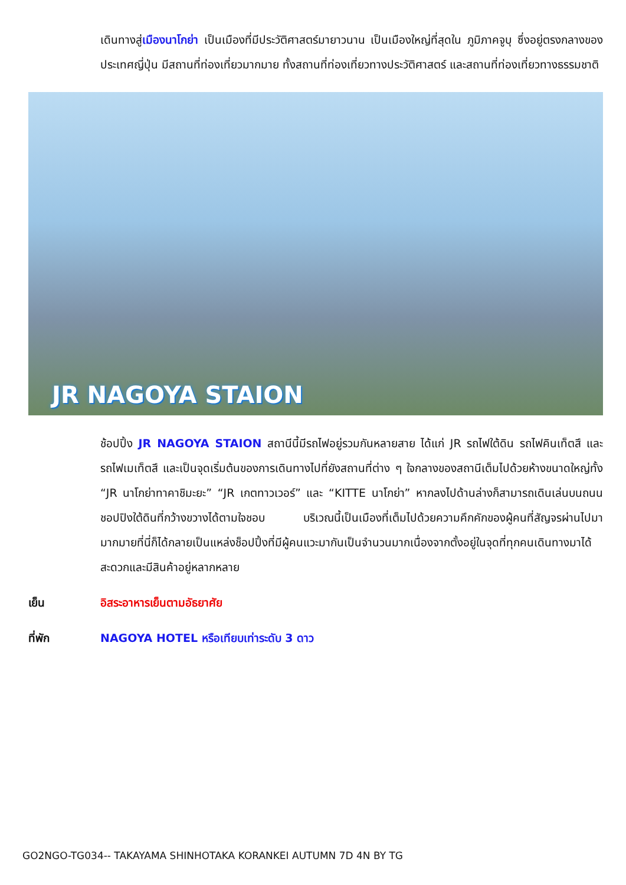เดินทางสู่เมืองนาโกย่า เป็นเมืองที่มีประวัติศาสตร์มายาวนาน เป็นเมืองใหญ่ที่สุดใน ภูมิภาคจูบุ ซึ่งอยู่ตรงกลางของประเทศญี่ปุ่น มีสถานที่ท่องเที่ยวมากมาย ทั้งสถานที่ท่องเที่ยวทางประวัติศาสตร์ และสถานที่ท่องเที่ยวทางธรรมชาติ
JR NAGOYA STAION
ช้อปปิ้ง JR NAGOYA STAION สถานีนี้มีรถไฟอยู่รวมกันหลายสาย ได้แก่ JR รถไฟใต้ดิน รถไฟคินเท็ตสึ และรถไฟเมเท็ตสึ และเป็นจุดเริ่มต้นของการเดินทางไปที่ยังสถานที่ต่าง ๆ ใจกลางของสถานีเต็มไปด้วยห้างขนาดใหญ่ทั้ง “JR นาโกย่าทาคาชิมะยะ” “JR เกตทาวเวอร์” และ “KITTE นาโกย่า” หากลงไปด้านล่างก็สามารถเดินเล่นบนถนนชอปปิงใต้ดินที่กว้างขวางได้ตามใจชอบ บริเวณนี้เป็นเมืองที่เต็มไปด้วยความคึกคักของผู้คนที่สัญจรผ่านไปมามากมายที่นี่ก็ได้กลายเป็นแหล่งช็อปปิ้งที่มีผู้คนแวะมากันเป็นจำนวนมากเนื่องจากตั้งอยู่ในจุดที่ทุกคนเดินทางมาได้สะดวกและมีสินค้าอยู่หลากหลาย
เย็น อิสระอาหารเย็นตามอัธยาศัย
ที่พัก NAGOYA HOTEL หรือเทียบเท่าระดับ 3 ดาว
GO2NGO-TG034-- TAKAYAMA SHINHOTAKA KORANKEI AUTUMN 7D 4N BY TG